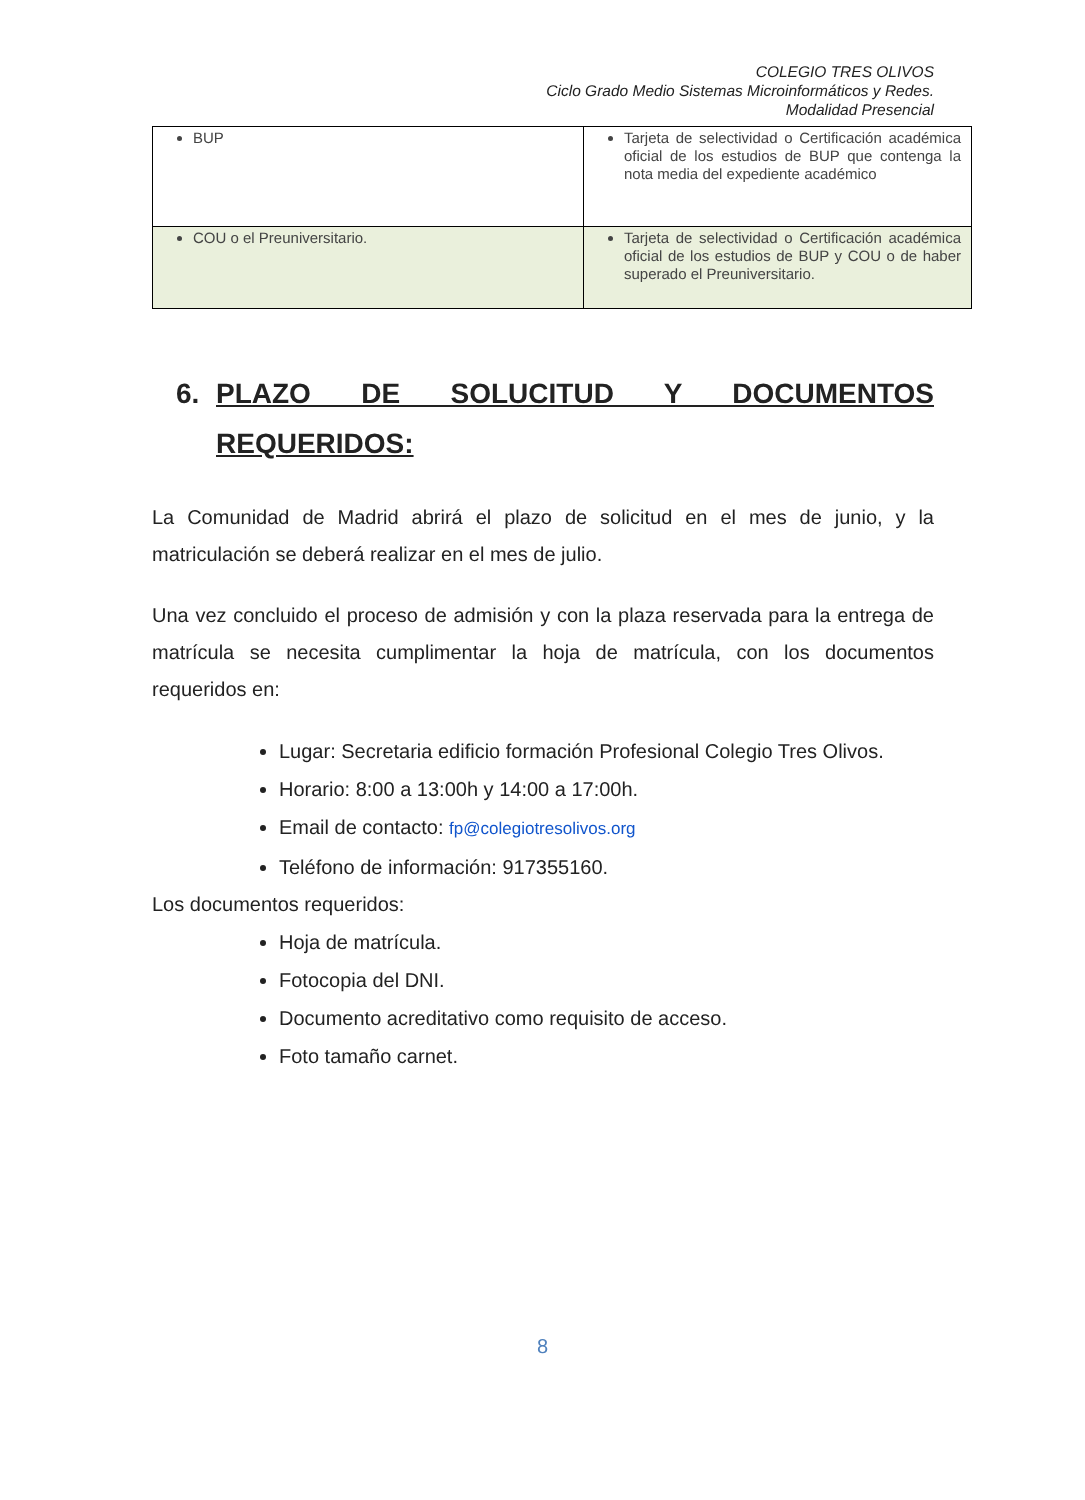COLEGIO TRES OLIVOS
Ciclo Grado Medio Sistemas Microinformáticos y Redes.
Modalidad Presencial
| BUP | Tarjeta de selectividad o Certificación académica oficial de los estudios de BUP que contenga la nota media del expediente académico |
| COU o el Preuniversitario. | Tarjeta de selectividad o Certificación académica oficial de los estudios de BUP y COU o de haber superado el Preuniversitario. |
6. PLAZO DE SOLUCITUD Y DOCUMENTOS REQUERIDOS:
La Comunidad de Madrid abrirá el plazo de solicitud en el mes de junio, y la matriculación se deberá realizar en el mes de julio.
Una vez concluido el proceso de admisión y con la plaza reservada para la entrega de matrícula se necesita cumplimentar la hoja de matrícula, con los documentos requeridos en:
Lugar: Secretaria edificio formación Profesional Colegio Tres Olivos.
Horario: 8:00 a 13:00h y 14:00 a 17:00h.
Email de contacto: fp@colegiotresolivos.org
Teléfono de información: 917355160.
Los documentos requeridos:
Hoja de matrícula.
Fotocopia del DNI.
Documento acreditativo como requisito de acceso.
Foto tamaño carnet.
8